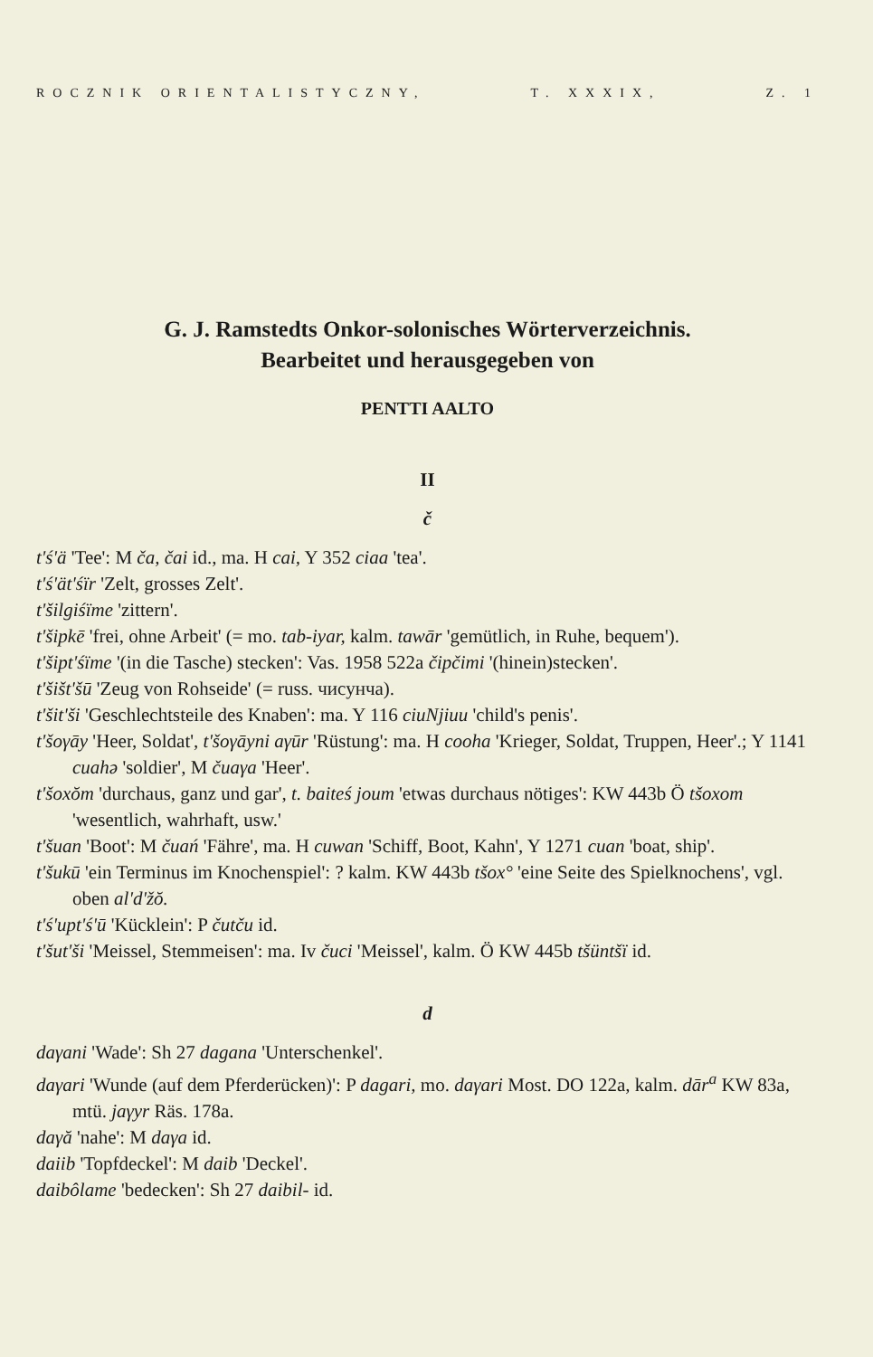ROCZNIK ORIENTALISTYCZNY, T. XXXIX, Z. 1
G. J. Ramstedts Onkor-solonisches Wörterverzeichnis.
Bearbeitet und herausgegeben von
PENTTI AALTO
II
č
t'ś'ä 'Tee': M ča, čai id., ma. H cai, Y 352 ciaa 'tea'.
t'ś'ät'śïr 'Zelt, grosses Zelt'.
t'šilgiśïme 'zittern'.
t'šipkē 'frei, ohne Arbeit' (= mo. tab-iyar, kalm. tawār 'gemütlich, in Ruhe, bequem').
t'šipt'śïme '(in die Tasche) stecken': Vas. 1958 522a čipčimi '(hinein)stecken'.
t'šišt'šū 'Zeug von Rohseide' (= russ. чисунча).
t'šit'ši 'Geschlechtsteile des Knaben': ma. Y 116 ciuNjiuu 'child's penis'.
t'šoγāy 'Heer, Soldat', t'šoγāyni aγūr 'Rüstung': ma. H cooha 'Krieger, Soldat, Truppen, Heer'.; Y 1141 cuahə 'soldier', M čuaγa 'Heer'.
t'šoxŏm 'durchaus, ganz und gar', t. baiteś joum 'etwas durchaus nötiges': KW 443b Ö tšoxom 'wesentlich, wahrhaft, usw.'
t'šuan 'Boot': M čuań 'Fähre', ma. H cuwan 'Schiff, Boot, Kahn', Y 1271 cuan 'boat, ship'.
t'šukū 'ein Terminus im Knochenspiel': ? kalm. KW 443b tšox° 'eine Seite des Spielknochens', vgl. oben al'd'žŏ.
t'ś'upt'ś'ū 'Kücklein': P čutču id.
t'šut'ši 'Meissel, Stemmeisen': ma. Iv čuci 'Meissel', kalm. Ö KW 445b tšüntšï id.
d
daγani 'Wade': Sh 27 dagana 'Unterschenkel'.
daγari 'Wunde (auf dem Pferderücken)': P dagari, mo. daγari Most. DO 122a, kalm. dār<sup>a</sup> KW 83a, mtü. jaγyr Räs. 178a.
daγă 'nahe': M daγa id.
daiib 'Topfdeckel': M daib 'Deckel'.
daibôlame 'bedecken': Sh 27 daibil- id.